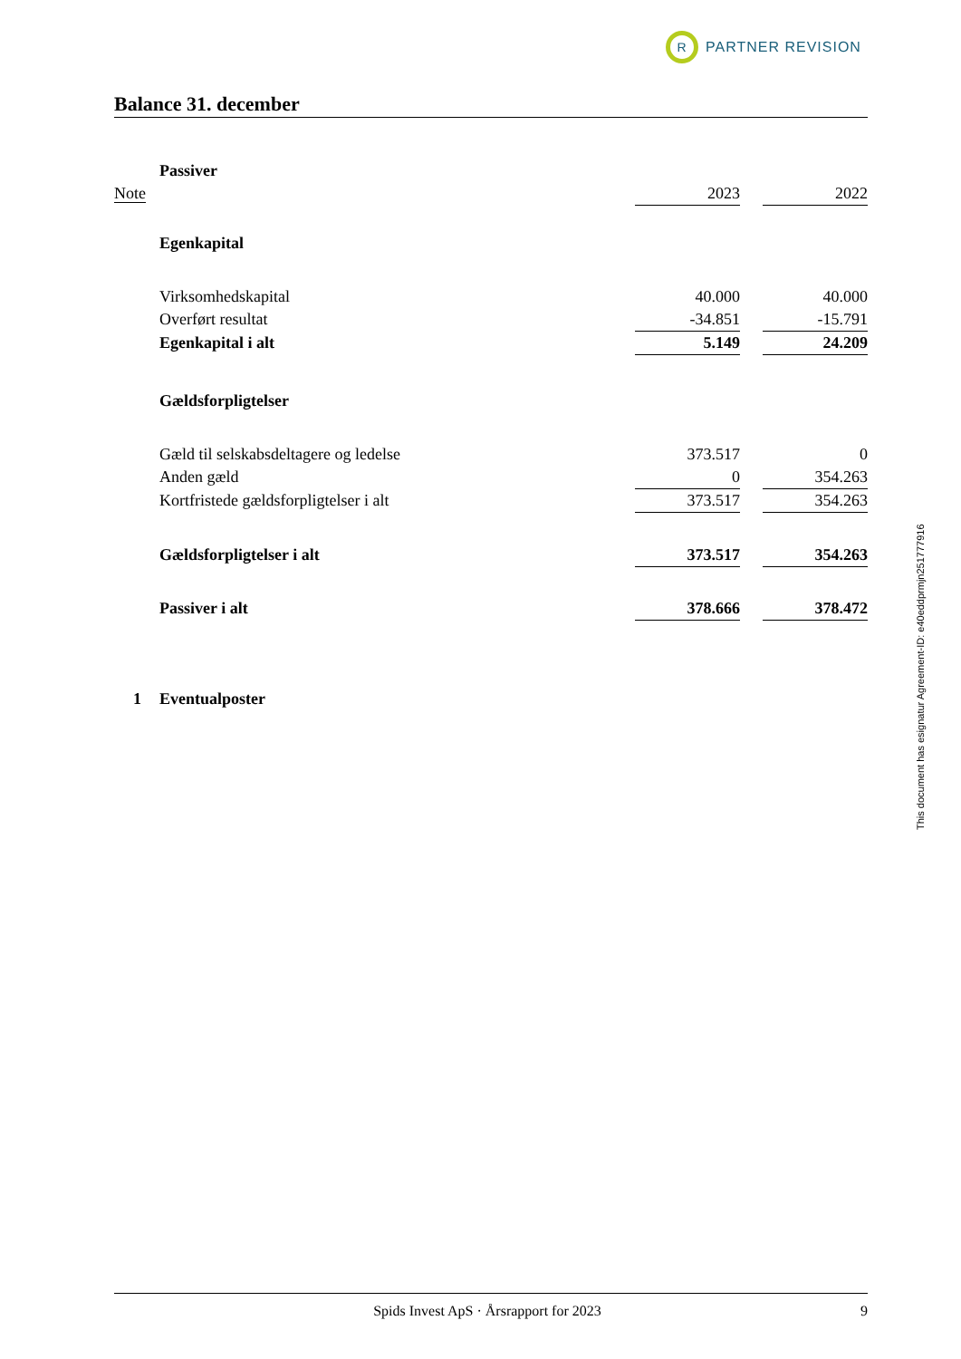R
PARTNER REVISION
Balance 31. december
| | Passiver | | | |
| Note | | 2023 | | 2022 |
| | Egenkapital | | | |
| | Virksomhedskapital | 40.000 | | 40.000 |
| | Overført resultat | -34.851 | | -15.791 |
| | Egenkapital i alt | 5.149 | | 24.209 |
| | Gældsforpligtelser | | | |
| | Gæld til selskabsdeltagere og ledelse | 373.517 | | 0 |
| | Anden gæld | 0 | | 354.263 |
| | Kortfristede gældsforpligtelser i alt | 373.517 | | 354.263 |
| | Gældsforpligtelser i alt | 373.517 | | 354.263 |
| | Passiver i alt | 378.666 | | 378.472 |
| 1 | Eventualposter | | | |
This document has esignatur Agreement-ID: e40eddprmjn251777916
Spids Invest ApS · Årsrapport for 2023 9